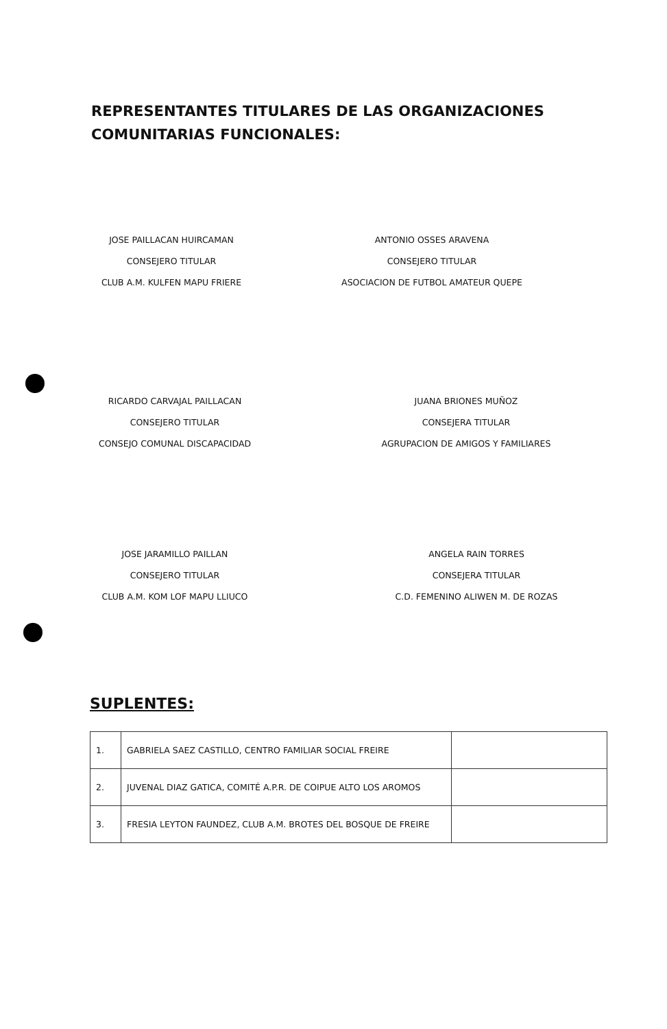REPRESENTANTES TITULARES DE LAS ORGANIZACIONES COMUNITARIAS FUNCIONALES:
JOSE PAILLACAN HUIRCAMAN
CONSEJERO TITULAR
CLUB A.M. KULFEN MAPU FRIERE
ANTONIO OSSES ARAVENA
CONSEJERO TITULAR
ASOCIACION DE FUTBOL AMATEUR QUEPE
RICARDO CARVAJAL PAILLACAN
CONSEJERO TITULAR
CONSEJO COMUNAL DISCAPACIDAD
JUANA BRIONES MUÑOZ
CONSEJERA TITULAR
AGRUPACION DE AMIGOS Y FAMILIARES
JOSE JARAMILLO PAILLAN
CONSEJERO TITULAR
CLUB A.M. KOM LOF MAPU LLIUCO
ANGELA RAIN TORRES
CONSEJERA TITULAR
C.D. FEMENINO ALIWEN M. DE ROZAS
SUPLENTES:
| 1. | GABRIELA SAEZ CASTILLO, CENTRO FAMILIAR SOCIAL FREIRE | |
| 2. | JUVENAL DIAZ GATICA, COMITÉ A.P.R. DE COIPUE ALTO LOS AROMOS | |
| 3. | FRESIA LEYTON FAUNDEZ, CLUB A.M. BROTES DEL BOSQUE DE FREIRE | |